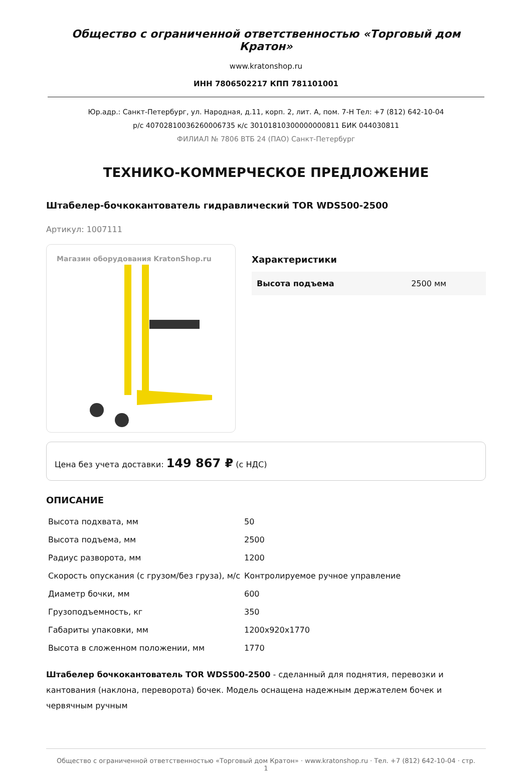Общество с ограниченной ответственностью «Торговый дом Кратон»
www.kratonshop.ru
ИНН 7806502217 КПП 781101001
Юр.адр.: Санкт-Петербург, ул. Народная, д.11, корп. 2, лит. А, пом. 7-Н Тел: +7 (812) 642-10-04
р/с 40702810036260006735 к/с 30101810300000000811 БИК 044030811
ФИЛИАЛ № 7806 ВТБ 24 (ПАО) Санкт-Петербург
ТЕХНИКО-КОММЕРЧЕСКОЕ ПРЕДЛОЖЕНИЕ
Штабелер-бочкокантователь гидравлический TOR WDS500-2500
Артикул: 1007111
Магазин оборудования KratonShop.ru
Характеристики
| Высота подъема | 2500 мм |
Цена без учета доставки: 149 867 ₽ (с НДС)
ОПИСАНИЕ
| Высота подхвата, мм | 50 |
| Высота подъема, мм | 2500 |
| Радиус разворота, мм | 1200 |
| Скорость опускания (с грузом/без груза), м/с | Контролируемое ручное управление |
| Диаметр бочки, мм | 600 |
| Грузоподъемность, кг | 350 |
| Габариты упаковки, мм | 1200x920x1770 |
| Высота в сложенном положении, мм | 1770 |
Штабелер бочкокантователь TOR WDS500-2500 - сделанный для поднятия, перевозки и кантования (наклона, переворота) бочек. Модель оснащена надежным держателем бочек и червячным ручным
Общество с ограниченной ответственностью «Торговый дом Кратон» · www.kratonshop.ru · Тел. +7 (812) 642-10-04 · стр. 1